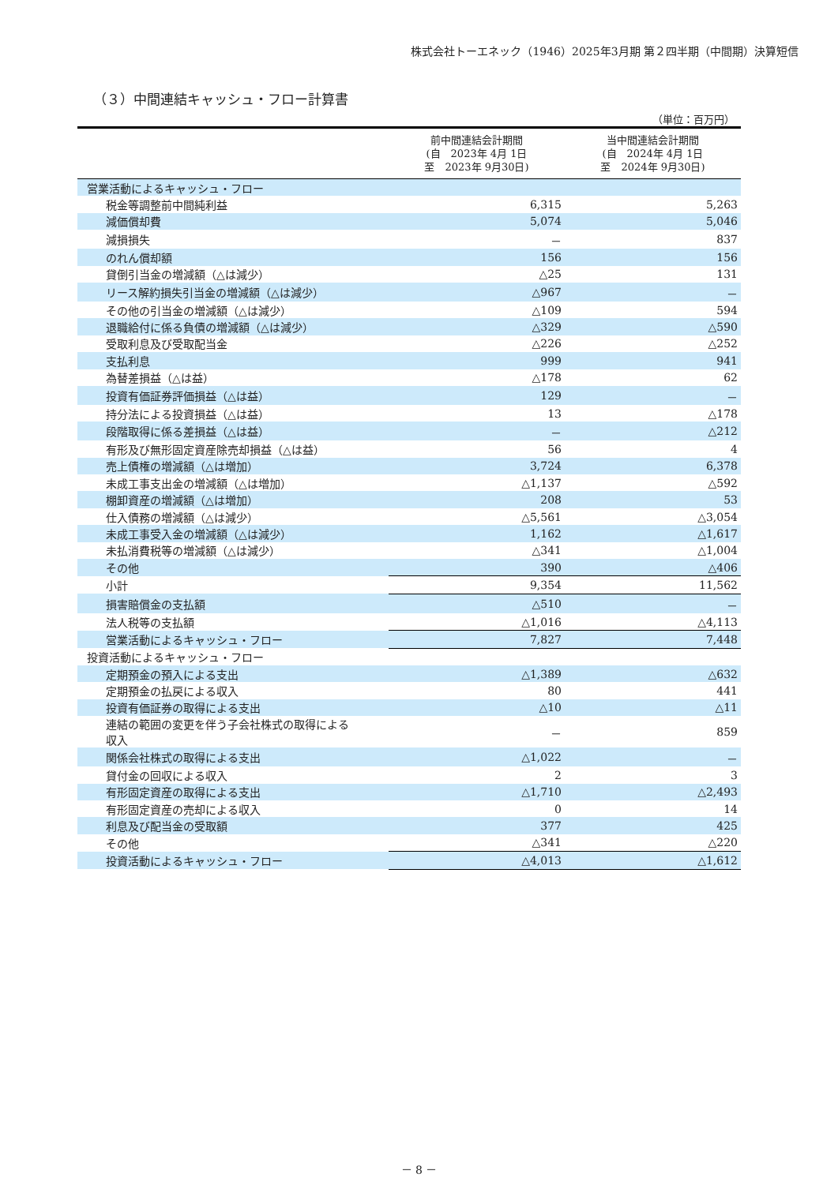株式会社トーエネック（1946）2025年3月期 第２四半期（中間期）決算短信
（３）中間連結キャッシュ・フロー計算書
（単位：百万円）
| | 前中間連結会計期間 (自 2023年 4月 1日 至 2023年 9月30日) | 当中間連結会計期間 (自 2024年 4月 1日 至 2024年 9月30日) |
| --- | --- | --- |
| 営業活動によるキャッシュ・フロー | | |
| 税金等調整前中間純利益 | 6,315 | 5,263 |
| 減価償却費 | 5,074 | 5,046 |
| 減損損失 | － | 837 |
| のれん償却額 | 156 | 156 |
| 貸倒引当金の増減額（△は減少） | △25 | 131 |
| リース解約損失引当金の増減額（△は減少） | △967 | － |
| その他の引当金の増減額（△は減少） | △109 | 594 |
| 退職給付に係る負債の増減額（△は減少） | △329 | △590 |
| 受取利息及び受取配当金 | △226 | △252 |
| 支払利息 | 999 | 941 |
| 為替差損益（△は益） | △178 | 62 |
| 投資有価証券評価損益（△は益） | 129 | － |
| 持分法による投資損益（△は益） | 13 | △178 |
| 段階取得に係る差損益（△は益） | － | △212 |
| 有形及び無形固定資産除売却損益（△は益） | 56 | 4 |
| 売上債権の増減額（△は増加） | 3,724 | 6,378 |
| 未成工事支出金の増減額（△は増加） | △1,137 | △592 |
| 棚卸資産の増減額（△は増加） | 208 | 53 |
| 仕入債務の増減額（△は減少） | △5,561 | △3,054 |
| 未成工事受入金の増減額（△は減少） | 1,162 | △1,617 |
| 未払消費税等の増減額（△は減少） | △341 | △1,004 |
| その他 | 390 | △406 |
| 小計 | 9,354 | 11,562 |
| 損害賠償金の支払額 | △510 | － |
| 法人税等の支払額 | △1,016 | △4,113 |
| 営業活動によるキャッシュ・フロー | 7,827 | 7,448 |
| 投資活動によるキャッシュ・フロー | | |
| 定期預金の預入による支出 | △1,389 | △632 |
| 定期預金の払戻による収入 | 80 | 441 |
| 投資有価証券の取得による支出 | △10 | △11 |
| 連結の範囲の変更を伴う子会社株式の取得による 収入 | － | 859 |
| 関係会社株式の取得による支出 | △1,022 | － |
| 貸付金の回収による収入 | 2 | 3 |
| 有形固定資産の取得による支出 | △1,710 | △2,493 |
| 有形固定資産の売却による収入 | 0 | 14 |
| 利息及び配当金の受取額 | 377 | 425 |
| その他 | △341 | △220 |
| 投資活動によるキャッシュ・フロー | △4,013 | △1,612 |
－ 8 －